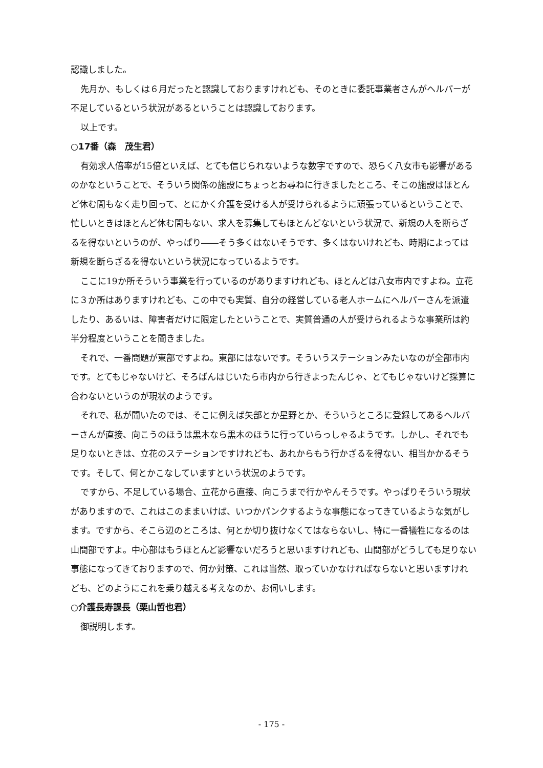認識しました。
先月か、もしくは６月だったと認識しておりますけれども、そのときに委託事業者さんがヘルパーが不足しているという状況があるということは認識しております。
以上です。
○17番（森　茂生君）
有効求人倍率が15倍といえば、とても信じられないような数字ですので、恐らく八女市も影響があるのかなということで、そういう関係の施設にちょっとお尋ねに行きましたところ、そこの施設はほとんど休む間もなく走り回って、とにかく介護を受ける人が受けられるように頑張っているということで、忙しいときはほとんど休む間もない、求人を募集してもほとんどないという状況で、新規の人を断らざるを得ないというのが、やっぱり――そう多くはないそうです、多くはないけれども、時期によっては新規を断らざるを得ないという状況になっているようです。
ここに19か所そういう事業を行っているのがありますけれども、ほとんどは八女市内ですよね。立花に３か所はありますけれども、この中でも実質、自分の経営している老人ホームにヘルパーさんを派遣したり、あるいは、障害者だけに限定したということで、実質普通の人が受けられるような事業所は約半分程度ということを聞きました。
それで、一番問題が東部ですよね。東部にはないです。そういうステーションみたいなのが全部市内です。とてもじゃないけど、そろばんはじいたら市内から行きよったんじゃ、とてもじゃないけど採算に合わないというのが現状のようです。
それで、私が聞いたのでは、そこに例えば矢部とか星野とか、そういうところに登録してあるヘルパーさんが直接、向こうのほうは黒木なら黒木のほうに行っていらっしゃるようです。しかし、それでも足りないときは、立花のステーションですけれども、あれからもう行かざるを得ない、相当かかるそうです。そして、何とかこなしていますという状況のようです。
ですから、不足している場合、立花から直接、向こうまで行かやんそうです。やっぱりそういう現状がありますので、これはこのままいけば、いつかパンクするような事態になってきているような気がします。ですから、そこら辺のところは、何とか切り抜けなくてはならないし、特に一番犠牲になるのは山間部ですよ。中心部はもうほとんど影響ないだろうと思いますけれども、山間部がどうしても足りない事態になってきておりますので、何か対策、これは当然、取っていかなければならないと思いますけれども、どのようにこれを乗り越える考えなのか、お伺いします。
○介護長寿課長（栗山哲也君）
御説明します。
- 175 -